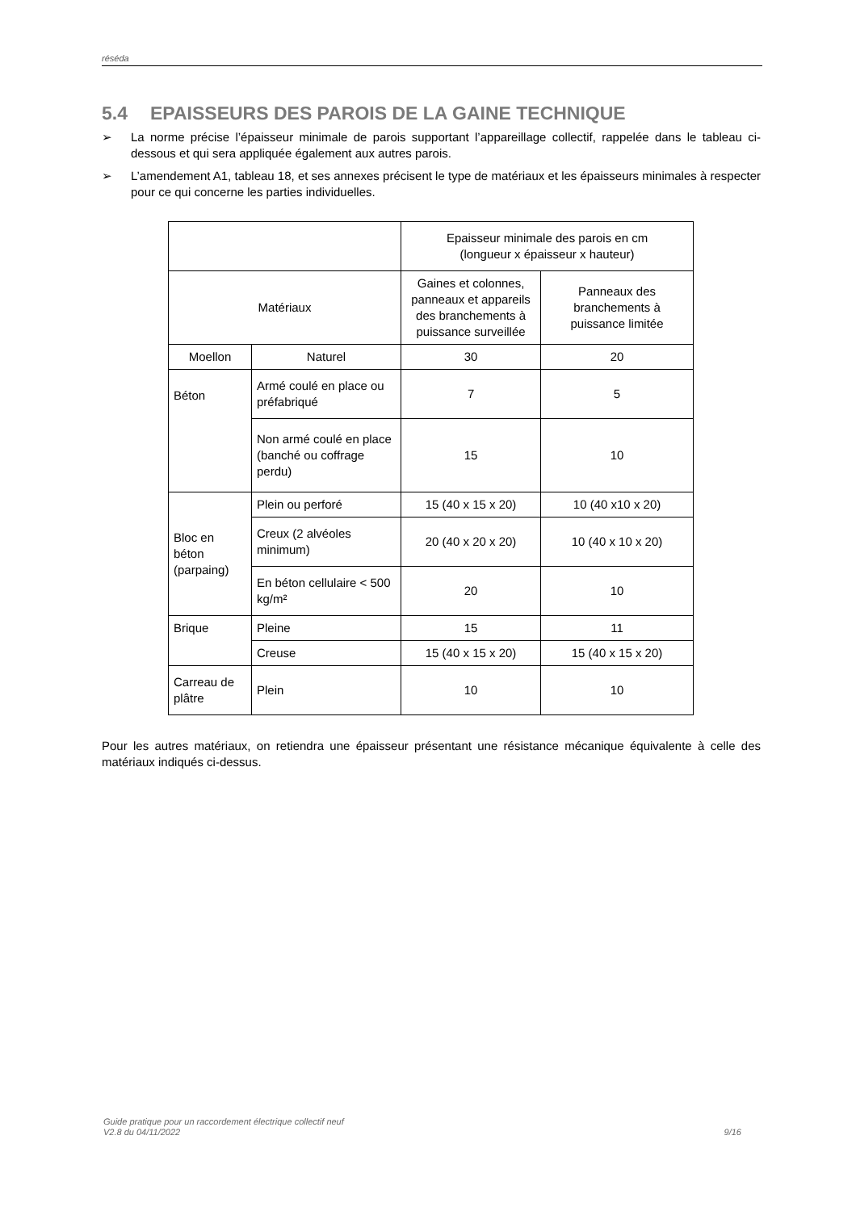réséda
5.4 EPAISSEURS DES PAROIS DE LA GAINE TECHNIQUE
➢ La norme précise l’épaisseur minimale de parois supportant l’appareillage collectif, rappelée dans le tableau ci-dessous et qui sera appliquée également aux autres parois.
➢ L’amendement A1, tableau 18, et ses annexes précisent le type de matériaux et les épaisseurs minimales à respecter pour ce qui concerne les parties individuelles.
| | | Epaisseur minimale des parois en cm (longueur x épaisseur x hauteur) | |
| Matériaux | | Gaines et colonnes, panneaux et appareils des branchements à puissance surveillée | Panneaux des branchements à puissance limitée |
| Moellon | Naturel | 30 | 20 |
| Béton | Armé coulé en place ou préfabriqué | 7 | 5 |
| | Non armé coulé en place (banché ou coffrage perdu) | 15 | 10 |
| Bloc en béton (parpaing) | Plein ou perforé | 15 (40 x 15 x 20) | 10 (40 x10 x 20) |
| | Creux (2 alvéoles minimum) | 20 (40 x 20 x 20) | 10 (40 x 10 x 20) |
| | En béton cellulaire < 500 kg/m² | 20 | 10 |
| Brique | Pleine | 15 | 11 |
| | Creuse | 15 (40 x 15 x 20) | 15 (40 x 15 x 20) |
| Carreau de plâtre | Plein | 10 | 10 |
Pour les autres matériaux, on retiendra une épaisseur présentant une résistance mécanique équivalente à celle des matériaux indiqués ci-dessus.
Guide pratique pour un raccordement électrique collectif neuf
V2.8 du 04/11/2022 9/16